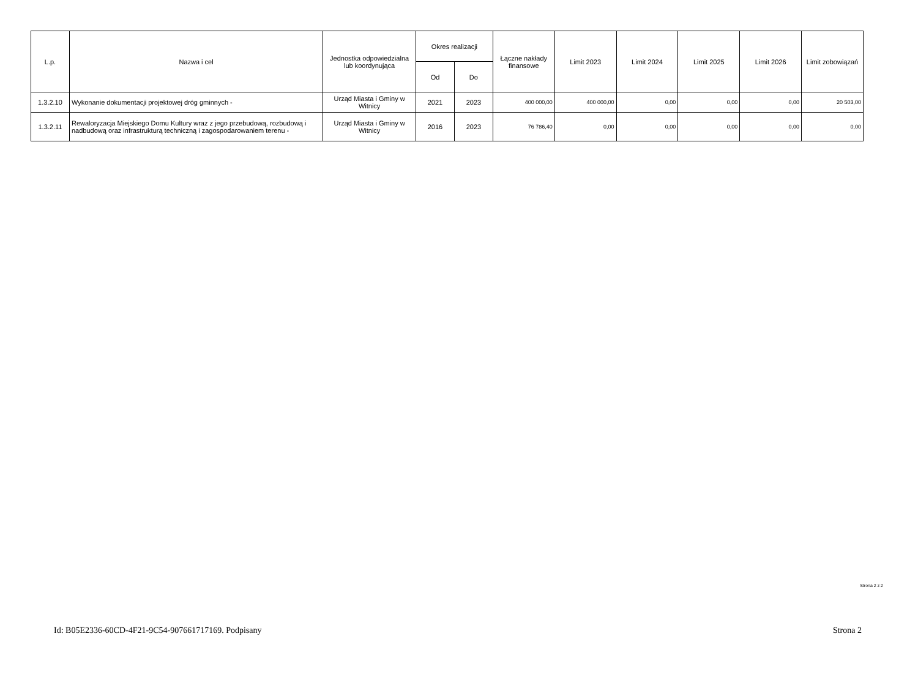| L.p. | Nazwa i cel | Jednostka odpowiedzialna lub koordynująca | Okres realizacji | | Łączne nakłady finansowe | Limit 2023 | Limit 2024 | Limit 2025 | Limit 2026 | Limit zobowiązań |
| --- | --- | --- | --- | --- | --- | --- | --- | --- | --- | --- |
| | | | Od | Do | | | | | | |
| 1.3.2.10 | Wykonanie dokumentacji projektowej dróg gminnych - | Urząd Miasta i Gminy w Witnicy | 2021 | 2023 | 400 000,00 | 400 000,00 | 0,00 | 0,00 | 0,00 | 20 503,00 |
| 1.3.2.11 | Rewaloryzacja Miejskiego Domu Kultury wraz z jego przebudową, rozbudową i nadbudową oraz infrastrukturą techniczną i zagospodarowaniem terenu - | Urząd Miasta i Gminy w Witnicy | 2016 | 2023 | 76 786,40 | 0,00 | 0,00 | 0,00 | 0,00 | 0,00 |
Strona 2 z 2
Id: B05E2336-60CD-4F21-9C54-907661717169. Podpisany Strona 2